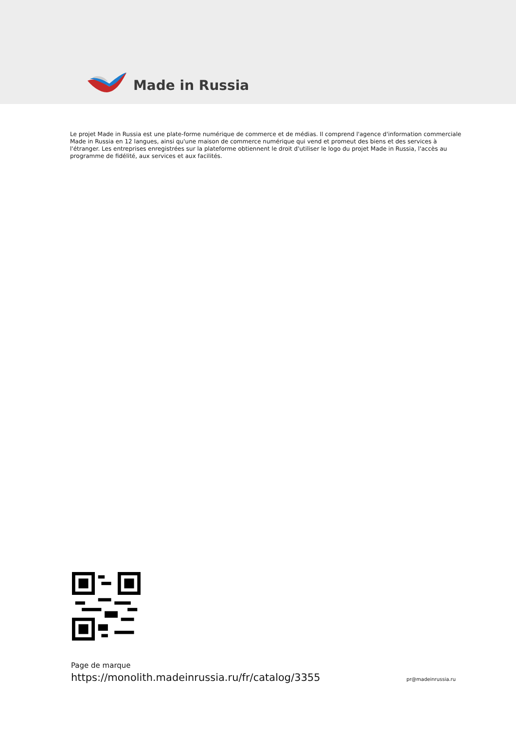Made in Russia
Le projet Made in Russia est une plate-forme numérique de commerce et de médias. Il comprend l'agence d'information commerciale Made in Russia en 12 langues, ainsi qu'une maison de commerce numérique qui vend et promeut des biens et des services à l'étranger. Les entreprises enregistrées sur la plateforme obtiennent le droit d'utiliser le logo du projet Made in Russia, l'accès au programme de fidélité, aux services et aux facilités.
Page de marque
https://monolith.madeinrussia.ru/fr/catalog/3355
pr@madeinrussia.ru